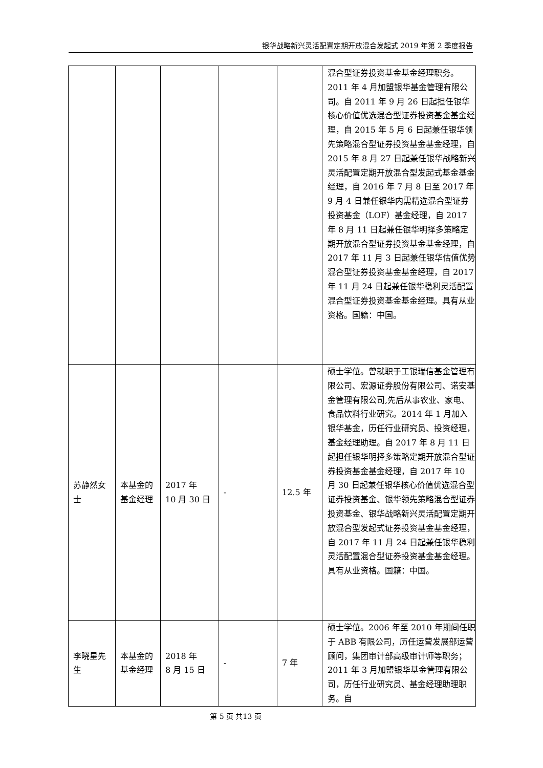银华战略新兴灵活配置定期开放混合发起式 2019 年第 2 季度报告
| | | | | | 混合型证券投资基金基金经理职务。2011 年 4 月加盟银华基金管理有限公司。自 2011 年 9 月 26 日起担任银华核心价值优选混合型证券投资基金基金经理，自 2015 年 5 月 6 日起兼任银华领先策略混合型证券投资基金基金经理，自 2015 年 8 月 27 日起兼任银华战略新兴灵活配置定期开放混合型发起式基金基金经理，自 2016 年 7 月 8 日至 2017 年 9 月 4 日兼任银华内需精选混合型证券投资基金（LOF）基金经理，自 2017 年 8 月 11 日起兼任银华明择多策略定期开放混合型证券投资基金基金经理，自 2017 年 11 月 3 日起兼任银华估值优势混合型证券投资基金基金经理，自 2017 年 11 月 24 日起兼任银华稳利灵活配置混合型证券投资基金基金经理。具有从业资格。国籍：中国。 |
| 苏静然女士 | 本基金的基金经理 | 2017 年 10 月 30 日 | - | 12.5 年 | 硕士学位。曾就职于工银瑞信基金管理有限公司、宏源证券股份有限公司、诺安基金管理有限公司,先后从事农业、家电、食品饮料行业研究。2014 年 1 月加入银华基金，历任行业研究员、投资经理，基金经理助理。自 2017 年 8 月 11 日起担任银华明择多策略定期开放混合型证券投资基金基金经理，自 2017 年 10 月 30 日起兼任银华核心价值优选混合型证券投资基金、银华领先策略混合型证券投资基金、银华战略新兴灵活配置定期开放混合型发起式证券投资基金基金经理，自 2017 年 11 月 24 日起兼任银华稳利灵活配置混合型证券投资基金基金经理。具有从业资格。国籍：中国。 |
| 李晓星先生 | 本基金的基金经理 | 2018 年 8 月 15 日 | - | 7 年 | 硕士学位。2006 年至 2010 年期间任职于 ABB 有限公司，历任运营发展部运营顾问，集团审计部高级审计师等职务；2011 年 3 月加盟银华基金管理有限公司，历任行业研究员、基金经理助理职务。自 |
第 5 页 共13 页